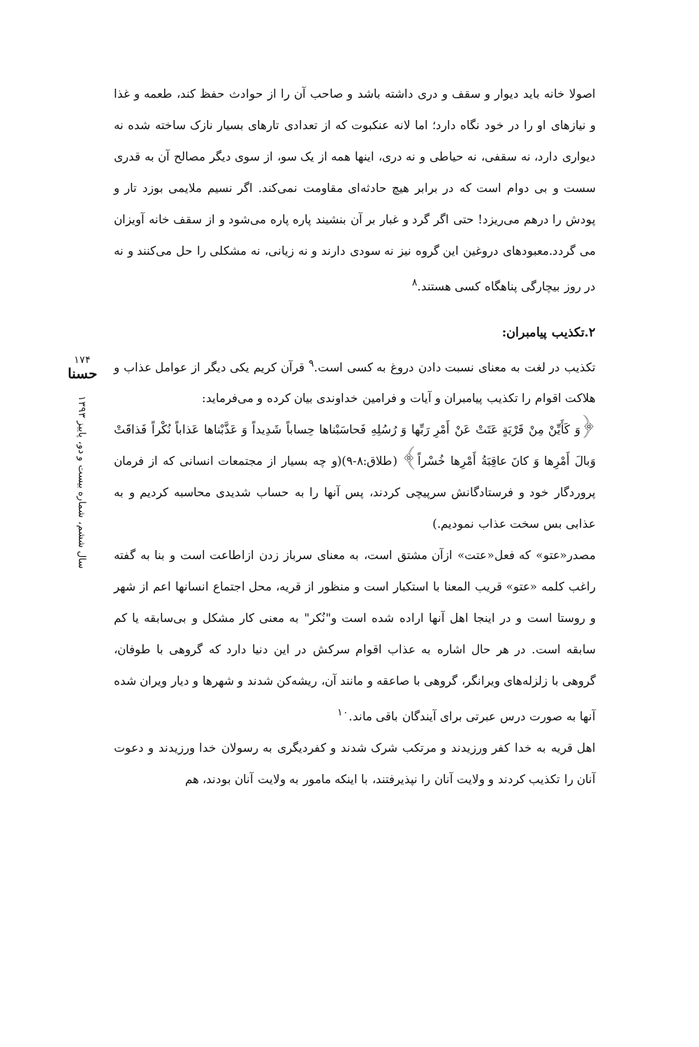اصولا خانه باید دیوار و سقف و دری داشته باشد و صاحب آن را از حوادث حفظ کند، طعمه و غذا و نیازهای او را در خود نگاه دارد؛ اما لانه عنکبوت که از تعدادی تارهای بسیار نازک ساخته شده نه دیواری دارد، نه سقفی، نه حیاطی و نه دری، اینها همه از یک سو، از سوی دیگر مصالح آن به قدری سست و بی دوام است که در برابر هیچ حادثه‌ای مقاومت نمی‌کند. اگر نسیم ملایمی بوزد تار و پودش را درهم می‌ریزد! حتی اگر گرد و غبار بر آن بنشیند پاره پاره می‌شود و از سقف خانه آویزان می گردد.معبودهای دروغین این گروه نیز نه سودی دارند و نه زیانی، نه مشکلی را حل می‌کنند و نه در روز بیچارگی پناهگاه کسی هستند.<sup>۸</sup>
۲.تکذیب پیامبران:
تکذیب در لغت به معنای نسبت دادن دروغ به کسی است.<sup>۹</sup> قرآن کریم یکی دیگر از عوامل عذاب و هلاکت اقوام را تکذیب پیامبران و آیات و فرامین خداوندی بیان کرده و می‌فرماید:
﴿وَ کَأَیِّنْ مِنْ قَرْیَةٍ عَتَتْ عَنْ أَمْرِ رَبِّها وَ رُسُلِهِ فَحاسَبْناها حِساباً شَدِیداً وَ عَذَّبْناها عَذاباً نُکْراً فَذاقَتْ وَبالَ أَمْرِها وَ کانَ عاقِبَةُ أَمْرِها خُسْراً﴾ (طلاق:۸-۹)(و چه بسیار از مجتمعات انسانی که از فرمان پروردگار خود و فرستادگانش سرپیچی کردند، پس آنها را به حساب شدیدی محاسبه کردیم و به عذابی بس سخت عذاب نمودیم.)
مصدر«عتو» که فعل«عتت» ازآن مشتق است، به معنای سرباز زدن ازاطاعت است و بنا به گفته راغب کلمه «عتو» قریب المعنا با استکبار است و منظور از قریه، محل اجتماع انسانها اعم از شهر و روستا است و در اینجا اهل آنها اراده شده است و"نُکر" به معنی کار مشکل و بی‌سابقه یا کم سابقه است. در هر حال اشاره به عذاب اقوام سرکش در این دنیا دارد که گروهی با طوفان، گروهی با زلزله‌های ویرانگر، گروهی با صاعقه و مانند آن، ریشه‌کن شدند و شهرها و دیار ویران شده آنها به صورت درس عبرتی برای آیندگان باقی ماند.<sup>۱۰</sup>
اهل قریه به خدا کفر ورزیدند و مرتکب شرک شدند و کفردیگری به رسولان خدا ورزیدند و دعوت آنان را تکذیب کردند و ولایت آنان را نپذیرفتند، با اینکه مامور به ولایت آنان بودند، هم
۱۷۴
حسنا
سال ششم، شماره بیست و دو، پاییز ۱۳۹۳